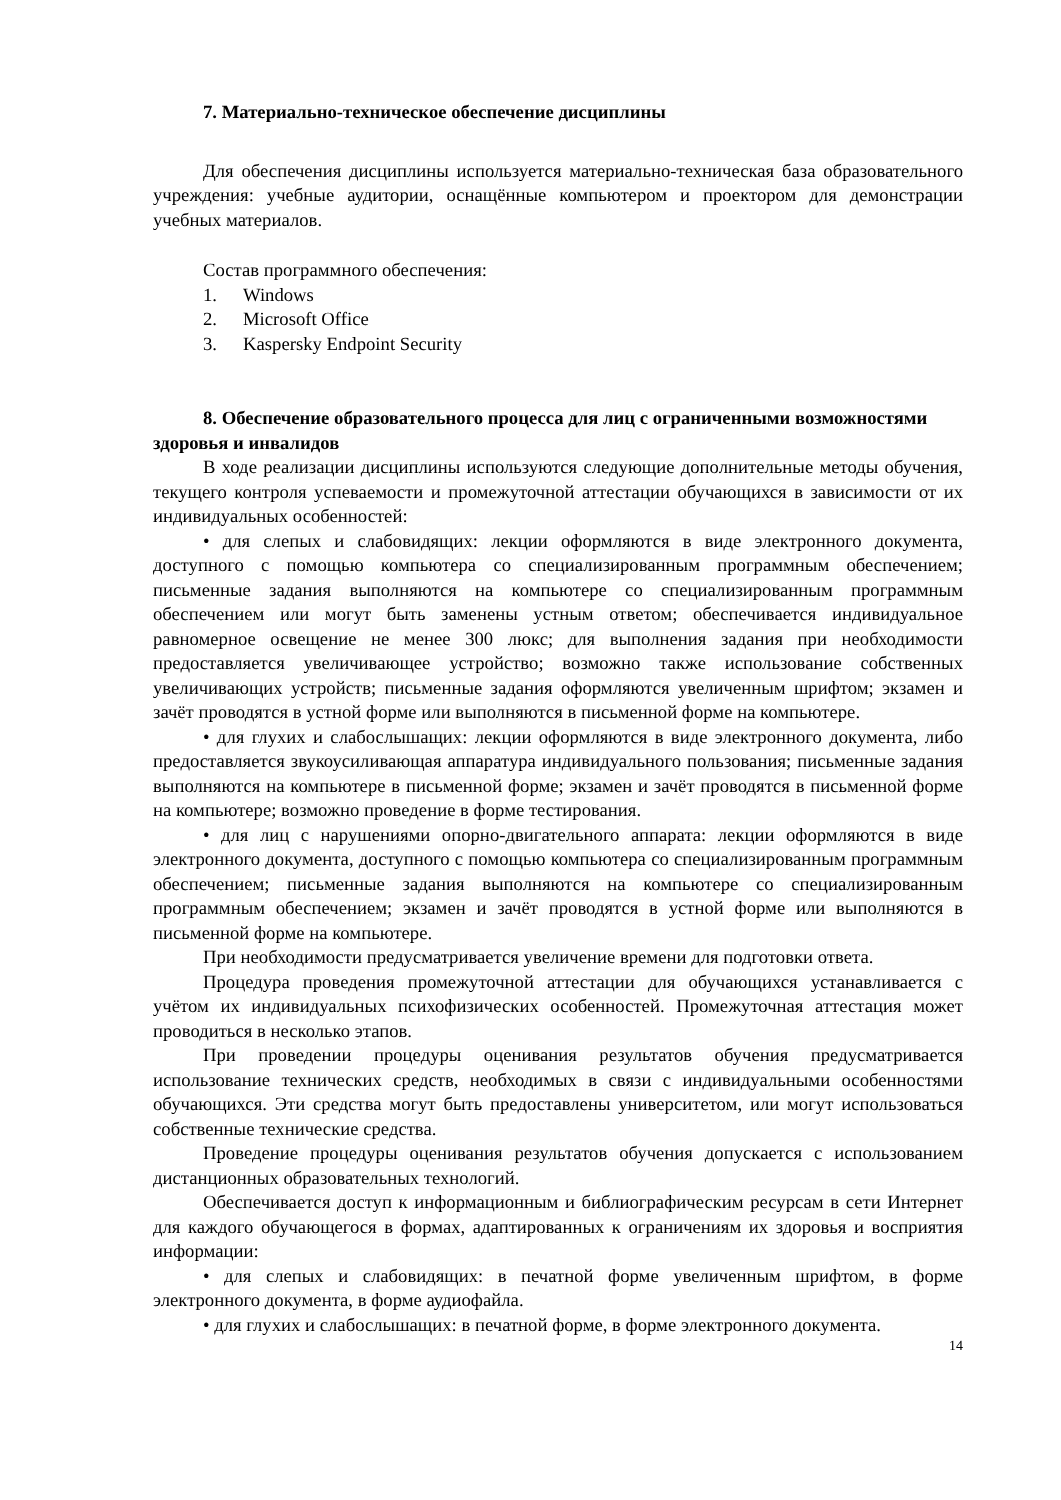7. Материально-техническое обеспечение дисциплины
Для обеспечения дисциплины используется материально-техническая база образовательного учреждения: учебные аудитории, оснащённые компьютером и проектором для демонстрации учебных материалов.
Состав программного обеспечения:
1. Windows
2. Microsoft Office
3. Kaspersky Endpoint Security
8. Обеспечение образовательного процесса для лиц с ограниченными возможностями здоровья и инвалидов
В ходе реализации дисциплины используются следующие дополнительные методы обучения, текущего контроля успеваемости и промежуточной аттестации обучающихся в зависимости от их индивидуальных особенностей:
• для слепых и слабовидящих: лекции оформляются в виде электронного документа, доступного с помощью компьютера со специализированным программным обеспечением; письменные задания выполняются на компьютере со специализированным программным обеспечением или могут быть заменены устным ответом; обеспечивается индивидуальное равномерное освещение не менее 300 люкс; для выполнения задания при необходимости предоставляется увеличивающее устройство; возможно также использование собственных увеличивающих устройств; письменные задания оформляются увеличенным шрифтом; экзамен и зачёт проводятся в устной форме или выполняются в письменной форме на компьютере.
• для глухих и слабослышащих: лекции оформляются в виде электронного документа, либо предоставляется звукоусиливающая аппаратура индивидуального пользования; письменные задания выполняются на компьютере в письменной форме; экзамен и зачёт проводятся в письменной форме на компьютере; возможно проведение в форме тестирования.
• для лиц с нарушениями опорно-двигательного аппарата: лекции оформляются в виде электронного документа, доступного с помощью компьютера со специализированным программным обеспечением; письменные задания выполняются на компьютере со специализированным программным обеспечением; экзамен и зачёт проводятся в устной форме или выполняются в письменной форме на компьютере.
При необходимости предусматривается увеличение времени для подготовки ответа.
Процедура проведения промежуточной аттестации для обучающихся устанавливается с учётом их индивидуальных психофизических особенностей. Промежуточная аттестация может проводиться в несколько этапов.
При проведении процедуры оценивания результатов обучения предусматривается использование технических средств, необходимых в связи с индивидуальными особенностями обучающихся. Эти средства могут быть предоставлены университетом, или могут использоваться собственные технические средства.
Проведение процедуры оценивания результатов обучения допускается с использованием дистанционных образовательных технологий.
Обеспечивается доступ к информационным и библиографическим ресурсам в сети Интернет для каждого обучающегося в формах, адаптированных к ограничениям их здоровья и восприятия информации:
• для слепых и слабовидящих: в печатной форме увеличенным шрифтом, в форме электронного документа, в форме аудиофайла.
• для глухих и слабослышащих: в печатной форме, в форме электронного документа.
14